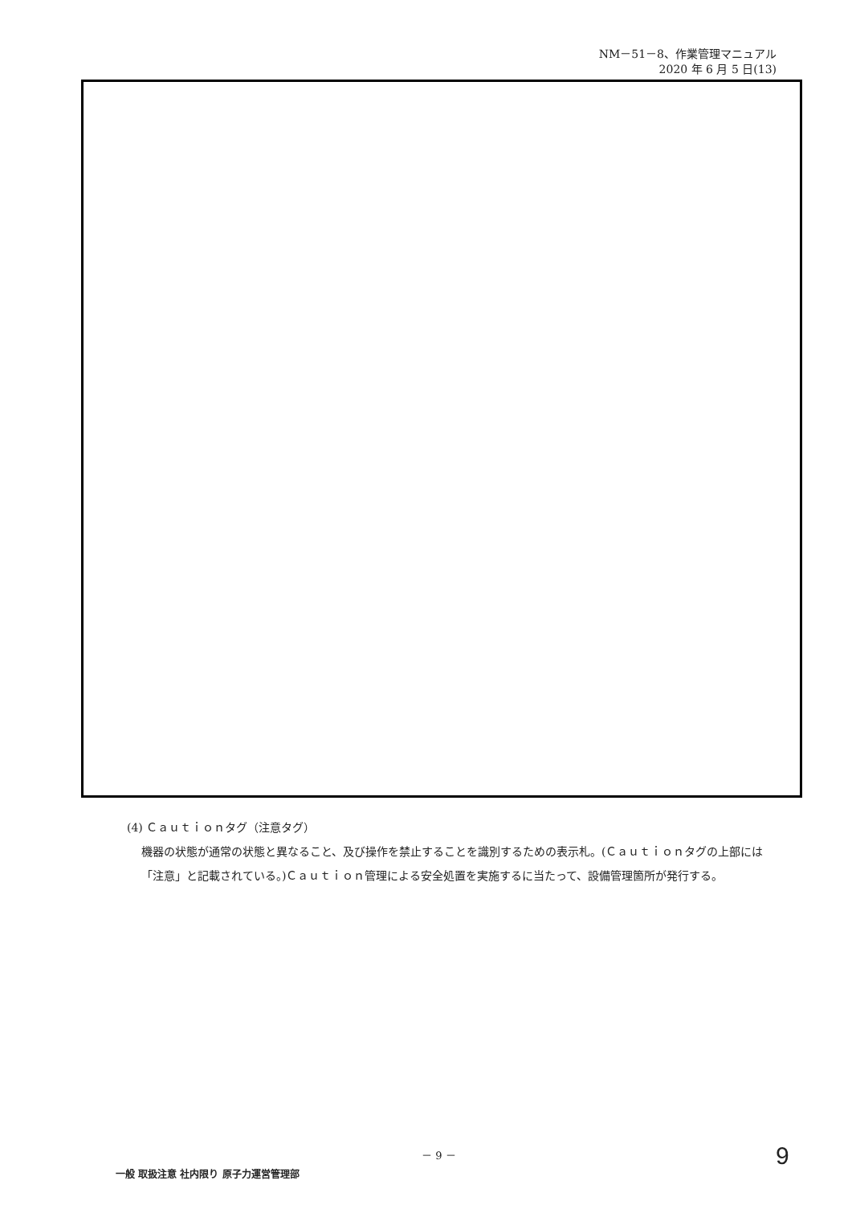NM－51－8、作業管理マニュアル
2020 年 6 月 5 日(13)
(4) Ｃａｕｔｉｏｎタグ（注意タグ）
機器の状態が通常の状態と異なること、及び操作を禁止することを識別するための表示札。(Ｃａｕｔｉｏｎタグの上部には「注意」と記載されている。)Ｃａｕｔｉｏｎ管理による安全処置を実施するに当たって、設備管理箇所が発行する。
－ 9 － 9
一般 取扱注意 社内限り 原子力運営管理部